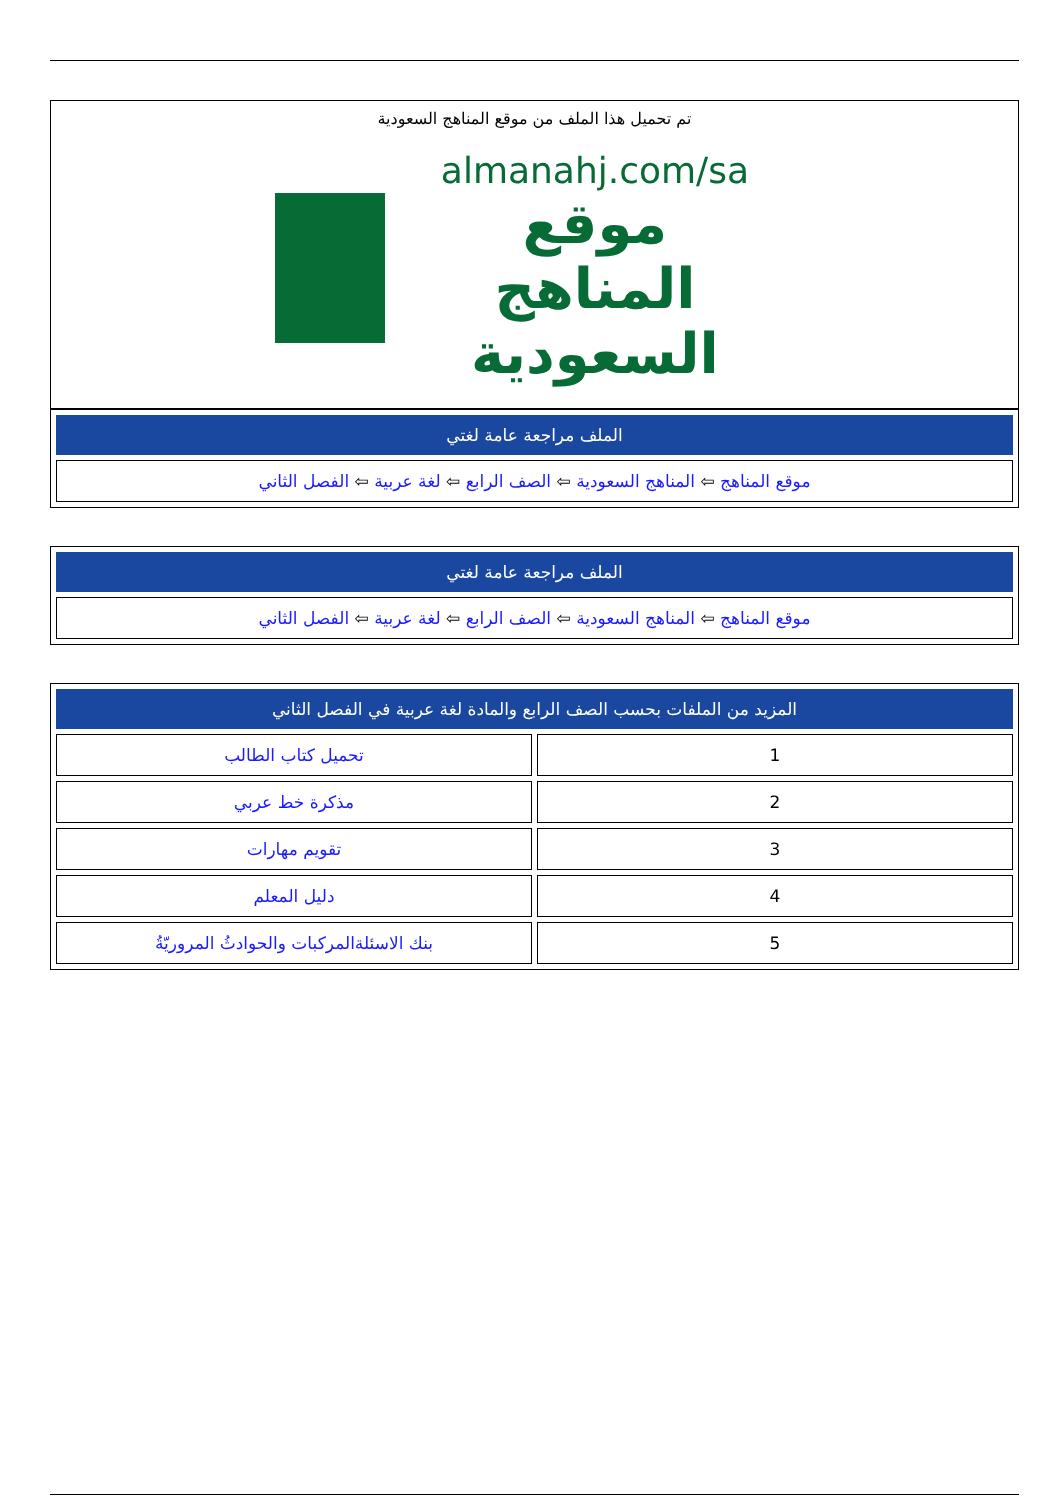تم تحميل هذا الملف من موقع المناهج السعودية
almanahj.com/sa
موقع
المناهج السعودية
| الملف مراجعة عامة لغتي |
| --- |
| موقع المناهج ⇦ المناهج السعودية ⇦ الصف الرابع ⇦ لغة عربية ⇦ الفصل الثاني |
| الملف مراجعة عامة لغتي |
| --- |
| موقع المناهج ⇦ المناهج السعودية ⇦ الصف الرابع ⇦ لغة عربية ⇦ الفصل الثاني |
| المزيد من الملفات بحسب الصف الرابع والمادة لغة عربية في الفصل الثاني | |
| --- | --- |
| 1 | تحميل كتاب الطالب |
| 2 | مذكرة خط عربي |
| 3 | تقويم مهارات |
| 4 | دليل المعلم |
| 5 | بنك الاسئلةالمركبات والحوادثُ المروريّةُ |